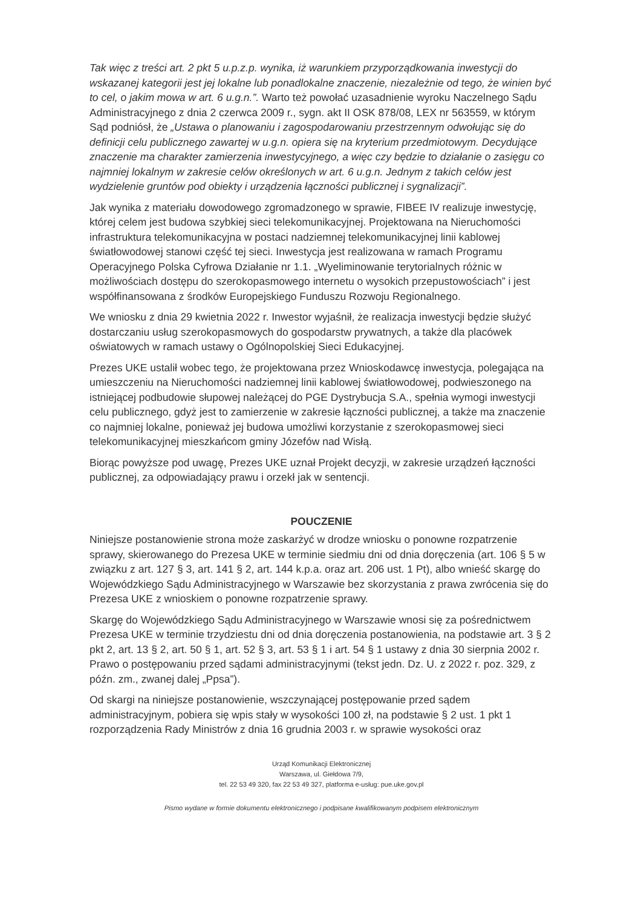Tak więc z treści art. 2 pkt 5 u.p.z.p. wynika, iż warunkiem przyporządkowania inwestycji do wskazanej kategorii jest jej lokalne lub ponadlokalne znaczenie, niezależnie od tego, że winien być to cel, o jakim mowa w art. 6 u.g.n.”. Warto też powołać uzasadnienie wyroku Naczelnego Sądu Administracyjnego z dnia 2 czerwca 2009 r., sygn. akt II OSK 878/08, LEX nr 563559, w którym Sąd podniósł, że „Ustawa o planowaniu i zagospodarowaniu przestrzennym odwołując się do definicji celu publicznego zawartej w u.g.n. opiera się na kryterium przedmiotowym. Decydujące znaczenie ma charakter zamierzenia inwestycyjnego, a więc czy będzie to działanie o zasięgu co najmniej lokalnym w zakresie celów określonych w art. 6 u.g.n. Jednym z takich celów jest wydzielenie gruntów pod obiekty i urządzenia łączności publicznej i sygnalizacji”.
Jak wynika z materiału dowodowego zgromadzonego w sprawie, FIBEE IV realizuje inwestycję, której celem jest budowa szybkiej sieci telekomunikacyjnej. Projektowana na Nieruchomości infrastruktura telekomunikacyjna w postaci nadziemnej telekomunikacyjnej linii kablowej światłowodowej stanowi część tej sieci. Inwestycja jest realizowana w ramach Programu Operacyjnego Polska Cyfrowa Działanie nr 1.1. „Wyeliminowanie terytorialnych różnic w możliwościach dostępu do szerokopasmowego internetu o wysokich przepustowościach” i jest współfinansowana z środków Europejskiego Funduszu Rozwoju Regionalnego.
We wniosku z dnia 29 kwietnia 2022 r. Inwestor wyjaśnił, że realizacja inwestycji będzie służyć dostarczaniu usług szerokopasmowych do gospodarstw prywatnych, a także dla placówek oświatowych w ramach ustawy o Ogólnopolskiej Sieci Edukacyjnej.
Prezes UKE ustalił wobec tego, że projektowana przez Wnioskodawcę inwestycja, polegająca na umieszczeniu na Nieruchomości nadziemnej linii kablowej światłowodowej, podwieszonego na istniejącej podbudowie słupowej należącej do PGE Dystrybucja S.A., spełnia wymogi inwestycji celu publicznego, gdyż jest to zamierzenie w zakresie łączności publicznej, a także ma znaczenie co najmniej lokalne, ponieważ jej budowa umożliwi korzystanie z szerokopasmowej sieci telekomunikacyjnej mieszkańcom gminy Józefów nad Wisłą.
Biorąc powyższe pod uwagę, Prezes UKE uznał Projekt decyzji, w zakresie urządzeń łączności publicznej, za odpowiadający prawu i orzekł jak w sentencji.
POUCZENIE
Niniejsze postanowienie strona może zaskarżyć w drodze wniosku o ponowne rozpatrzenie sprawy, skierowanego do Prezesa UKE w terminie siedmiu dni od dnia doręczenia (art. 106 § 5 w związku z art. 127 § 3, art. 141 § 2, art. 144 k.p.a. oraz art. 206 ust. 1 Pt), albo wnieść skargę do Wojewódzkiego Sądu Administracyjnego w Warszawie bez skorzystania z prawa zwrócenia się do Prezesa UKE z wnioskiem o ponowne rozpatrzenie sprawy.
Skargę do Wojewódzkiego Sądu Administracyjnego w Warszawie wnosi się za pośrednictwem Prezesa UKE w terminie trzydziestu dni od dnia doręczenia postanowienia, na podstawie art. 3 § 2 pkt 2, art. 13 § 2, art. 50 § 1, art. 52 § 3, art. 53 § 1 i art. 54 § 1 ustawy z dnia 30 sierpnia 2002 r. Prawo o postępowaniu przed sądami administracyjnymi (tekst jedn. Dz. U. z 2022 r. poz. 329, z późn. zm., zwanej dalej „Ppsa”).
Od skargi na niniejsze postanowienie, wszczynającej postępowanie przed sądem administracyjnym, pobiera się wpis stały w wysokości 100 zł, na podstawie § 2 ust. 1 pkt 1 rozporządzenia Rady Ministrów z dnia 16 grudnia 2003 r. w sprawie wysokości oraz
Urząd Komunikacji Elektronicznej
Warszawa, ul. Giełdowa 7/9,
tel. 22 53 49 320, fax 22 53 49 327, platforma e-usług: pue.uke.gov.pl
Pismo wydane w formie dokumentu elektronicznego i podpisane kwalifikowanym podpisem elektronicznym